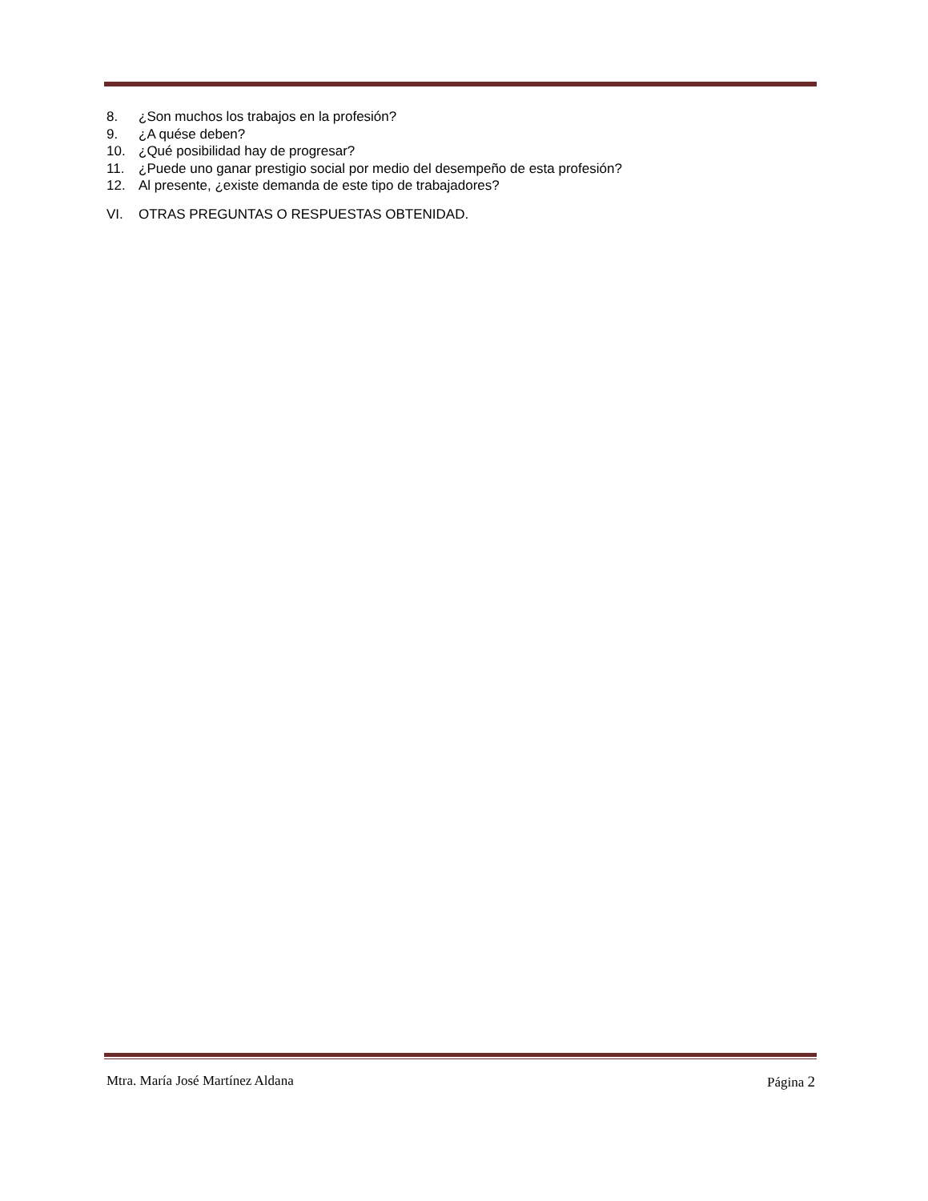8. ¿Son muchos los trabajos en la profesión?
9. ¿A quése deben?
10. ¿Qué posibilidad hay de progresar?
11. ¿Puede uno ganar prestigio social por medio del desempeño de esta profesión?
12. Al presente, ¿existe demanda de este tipo de trabajadores?
VI. OTRAS PREGUNTAS O RESPUESTAS OBTENIDAD.
Mtra. María José Martínez Aldana Página 2